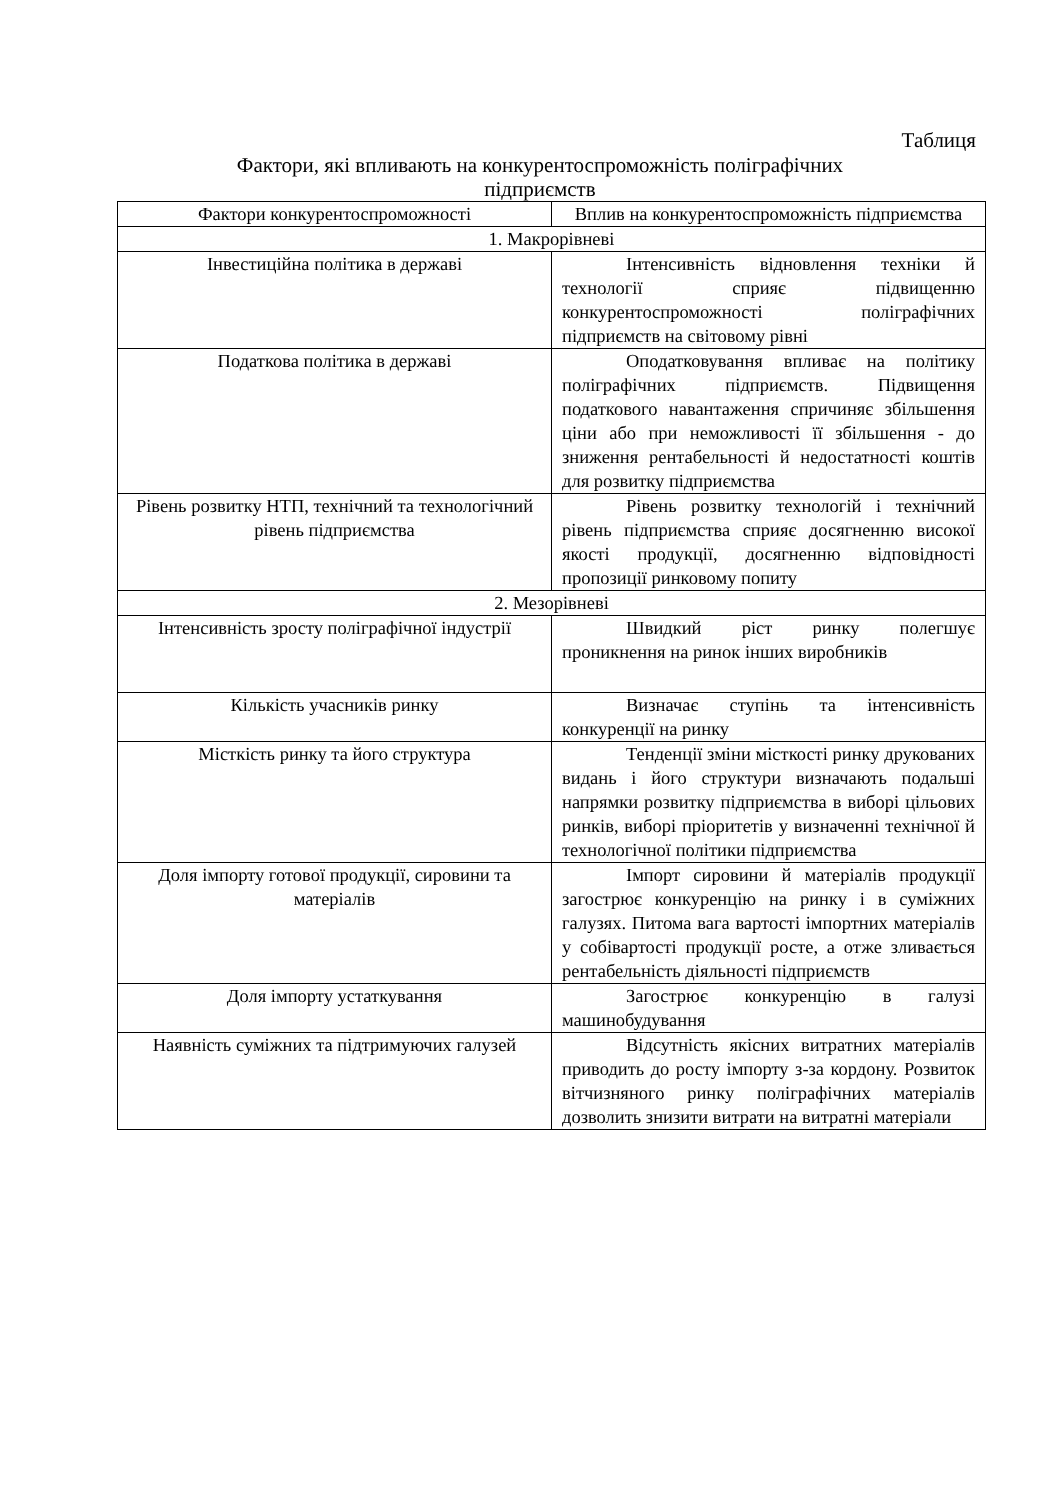Таблиця
Фактори, які впливають на конкурентоспроможність поліграфічних
підприємств
| Фактори конкурентоспроможності | Вплив на конкурентоспроможність підприємства |
| 1. Макрорівневі | |
| Інвестиційна політика в державі | Інтенсивність відновлення техніки й технології сприяє підвищенню конкурентоспроможності поліграфічних підприємств на світовому рівні |
| Податкова політика в державі | Оподатковування впливає на політику поліграфічних підприємств. Підвищення податкового навантаження спричиняє збільшення ціни або при неможливості її збільшення - до зниження рентабельності й недостатності коштів для розвитку підприємства |
| Рівень розвитку НТП, технічний та технологічний рівень підприємства | Рівень розвитку технологій і технічний рівень підприємства сприяє досягненню високої якості продукції, досягненню відповідності пропозиції ринковому попиту |
| 2. Мезорівневі | |
| Інтенсивність зросту поліграфічної індустрії | Швидкий ріст ринку полегшує проникнення на ринок інших виробників |
| Кількість учасників ринку | Визначає ступінь та інтенсивність конкуренції на ринку |
| Місткість ринку та його структура | Тенденції зміни місткості ринку друкованих видань і його структури визначають подальші напрямки розвитку підприємства в виборі цільових ринків, виборі пріоритетів у визначенні технічної й технологічної політики підприємства |
| Доля імпорту готової продукції, сировини та матеріалів | Імпорт сировини й матеріалів продукції загострює конкуренцію на ринку і в суміжних галузях. Питома вага вартості імпортних матеріалів у собівартості продукції росте, а отже зливається рентабельність діяльності підприємств |
| Доля імпорту устаткування | Загострює конкуренцію в галузі машинобудування |
| Наявність суміжних та підтримуючих галузей | Відсутність якісних витратних матеріалів приводить до росту імпорту з-за кордону. Розвиток вітчизняного ринку поліграфічних матеріалів дозволить знизити витрати на витратні матеріали |